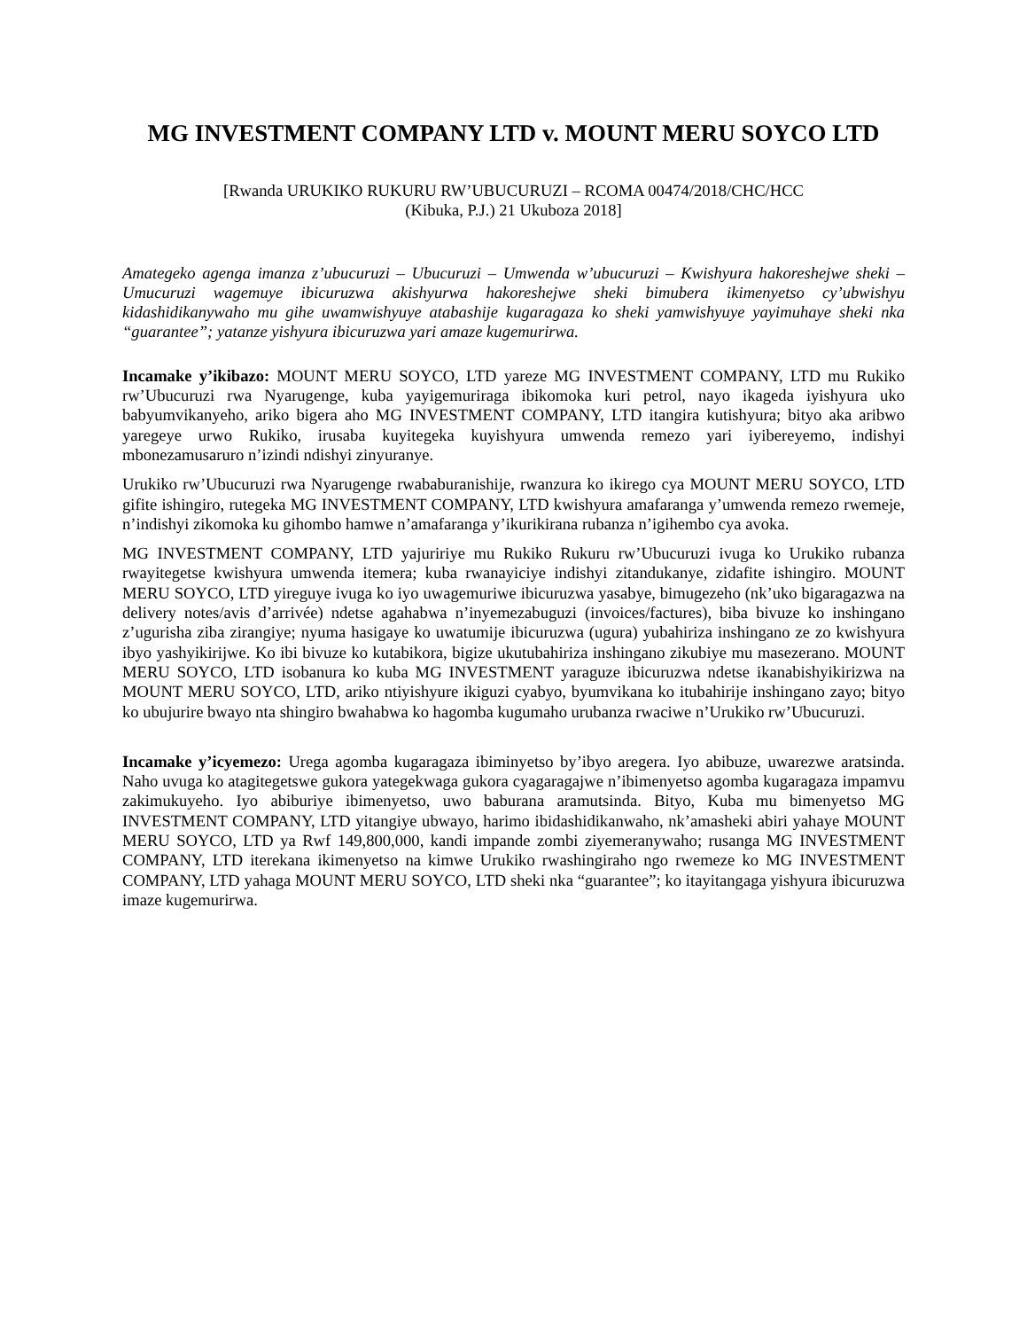MG INVESTMENT COMPANY LTD v. MOUNT MERU SOYCO LTD
[Rwanda URUKIKO RUKURU RW’UBUCURUZI – RCOMA 00474/2018/CHC/HCC
(Kibuka, P.J.) 21 Ukuboza 2018]
Amategeko agenga imanza z’ubucuruzi – Ubucuruzi – Umwenda w’ubucuruzi – Kwishyura hakoreshejwe sheki –Umucuruzi wagemuye ibicuruzwa akishyurwa hakoreshejwe sheki bimubera ikimenyetso cy’ubwishyu kidashidikanywaho mu gihe uwamwishyuye atabashije kugaragaza ko sheki yamwishyuye yayimuhaye sheki nka “guarantee”; yatanze yishyura ibicuruzwa yari amaze kugemurirwa.
Incamake y’ikibazo: MOUNT MERU SOYCO, LTD yareze MG INVESTMENT COMPANY, LTD mu Rukiko rw’Ubucuruzi rwa Nyarugenge, kuba yayigemuriraga ibikomoka kuri petrol, nayo ikageda iyishyura uko babyumvikanyeho, ariko bigera aho MG INVESTMENT COMPANY, LTD itangira kutishyura; bityo aka aribwo yaregeye urwo Rukiko, irusaba kuyitegeka kuyishyura umwenda remezo yari iyibereyemo, indishyi mbonezamusaruro n’izindi ndishyi zinyuranye.
Urukiko rw’Ubucuruzi rwa Nyarugenge rwababuranishije, rwanzura ko ikirego cya MOUNT MERU SOYCO, LTD gifite ishingiro, rutegeka MG INVESTMENT COMPANY, LTD kwishyura amafaranga y’umwenda remezo rwemeje, n’indishyi zikomoka ku gihombo hamwe n’amafaranga y’ikurikirana rubanza n’igihembo cya avoka.
MG INVESTMENT COMPANY, LTD yajuririye mu Rukiko Rukuru rw’Ubucuruzi ivuga ko Urukiko rubanza rwayitegetse kwishyura umwenda itemera; kuba rwanayiciye indishyi zitandukanye, zidafite ishingiro. MOUNT MERU SOYCO, LTD yireguye ivuga ko iyo uwagemuriwe ibicuruzwa yasabye, bimugezeho (nk’uko bigaragazwa na delivery notes/avis d’arrivée) ndetse agahabwa n’inyemezabuguzi (invoices/factures), biba bivuze ko inshingano z’ugurisha ziba zirangiye; nyuma hasigaye ko uwatumije ibicuruzwa (ugura) yubahiriza inshingano ze zo kwishyura ibyo yashyikirijwe. Ko ibi bivuze ko kutabikora, bigize ukutubahiriza inshingano zikubiye mu masezerano. MOUNT MERU SOYCO, LTD isobanura ko kuba MG INVESTMENT yaraguze ibicuruzwa ndetse ikanabishyikirizwa na MOUNT MERU SOYCO, LTD, ariko ntiyishyure ikiguzi cyabyo, byumvikana ko itubahirije inshingano zayo; bityo ko ubujurire bwayo nta shingiro bwahabwa ko hagomba kugumaho urubanza rwaciwe n’Urukiko rw’Ubucuruzi.
Incamake y’icyemezo: Urega agomba kugaragaza ibiminyetso by’ibyo aregera. Iyo abibuze, uwarezwe aratsinda. Naho uvuga ko atagitegetswe gukora yategekwaga gukora cyagaragajwe n’ibimenyetso agomba kugaragaza impamvu zakimukuyeho. Iyo abiburiye ibimenyetso, uwo baburana aramutsinda. Bityo, Kuba mu bimenyetso MG INVESTMENT COMPANY, LTD yitangiye ubwayo, harimo ibidashidikanwaho, nk’amasheki abiri yahaye MOUNT MERU SOYCO, LTD ya Rwf 149,800,000, kandi impande zombi ziyemeranywaho; rusanga MG INVESTMENT COMPANY, LTD iterekana ikimenyetso na kimwe Urukiko rwashingiraho ngo rwemeze ko MG INVESTMENT COMPANY, LTD yahaga MOUNT MERU SOYCO, LTD sheki nka “guarantee”; ko itayitangaga yishyura ibicuruzwa imaze kugemurirwa.